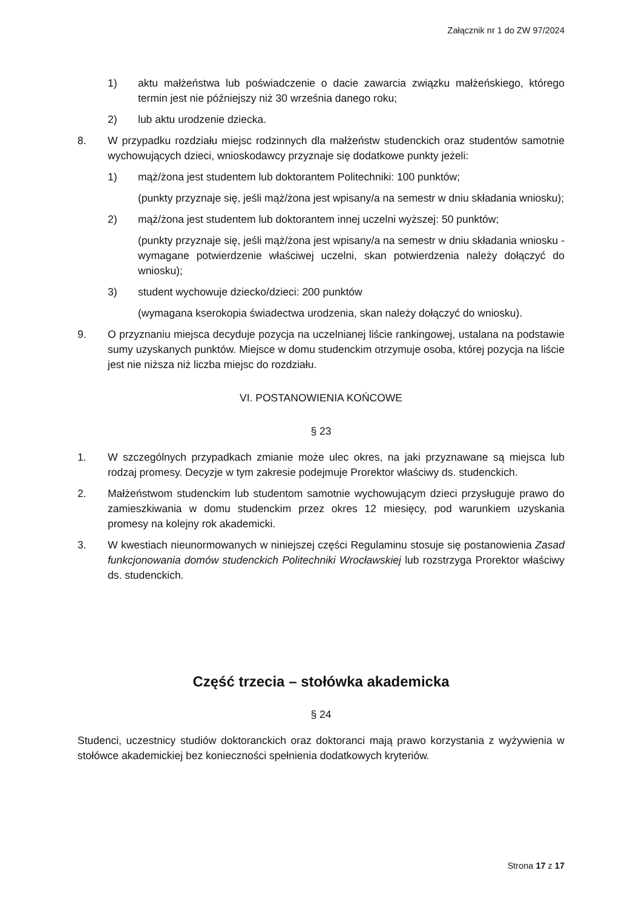Załącznik nr 1 do ZW 97/2024
1) aktu małżeństwa lub poświadczenie o dacie zawarcia związku małżeńskiego, którego termin jest nie późniejszy niż 30 września danego roku;
2) lub aktu urodzenie dziecka.
8. W przypadku rozdziału miejsc rodzinnych dla małżeństw studenckich oraz studentów samotnie wychowujących dzieci, wnioskodawcy przyznaje się dodatkowe punkty jeżeli:
1) mąż/żona jest studentem lub doktorantem Politechniki: 100 punktów;
(punkty przyznaje się, jeśli mąż/żona jest wpisany/a na semestr w dniu składania wniosku);
2) mąż/żona jest studentem lub doktorantem innej uczelni wyższej: 50 punktów;
(punkty przyznaje się, jeśli mąż/żona jest wpisany/a na semestr w dniu składania wniosku - wymagane potwierdzenie właściwej uczelni, skan potwierdzenia należy dołączyć do wniosku);
3) student wychowuje dziecko/dzieci: 200 punktów
(wymagana kserokopia świadectwa urodzenia, skan należy dołączyć do wniosku).
9. O przyznaniu miejsca decyduje pozycja na uczelnianej liście rankingowej, ustalana na podstawie sumy uzyskanych punktów. Miejsce w domu studenckim otrzymuje osoba, której pozycja na liście jest nie niższa niż liczba miejsc do rozdziału.
VI. POSTANOWIENIA KOŃCOWE
§ 23
1. W szczególnych przypadkach zmianie może ulec okres, na jaki przyznawane są miejsca lub rodzaj promesy. Decyzje w tym zakresie podejmuje Prorektor właściwy ds. studenckich.
2. Małżeństwom studenckim lub studentom samotnie wychowującym dzieci przysługuje prawo do zamieszkiwania w domu studenckim przez okres 12 miesięcy, pod warunkiem uzyskania promesy na kolejny rok akademicki.
3. W kwestiach nieunormowanych w niniejszej części Regulaminu stosuje się postanowienia Zasad funkcjonowania domów studenckich Politechniki Wrocławskiej lub rozstrzyga Prorektor właściwy ds. studenckich.
Część trzecia – stołówka akademicka
§ 24
Studenci, uczestnicy studiów doktoranckich oraz doktoranci mają prawo korzystania z wyżywienia w stołówce akademickiej bez konieczności spełnienia dodatkowych kryteriów.
Strona 17 z 17